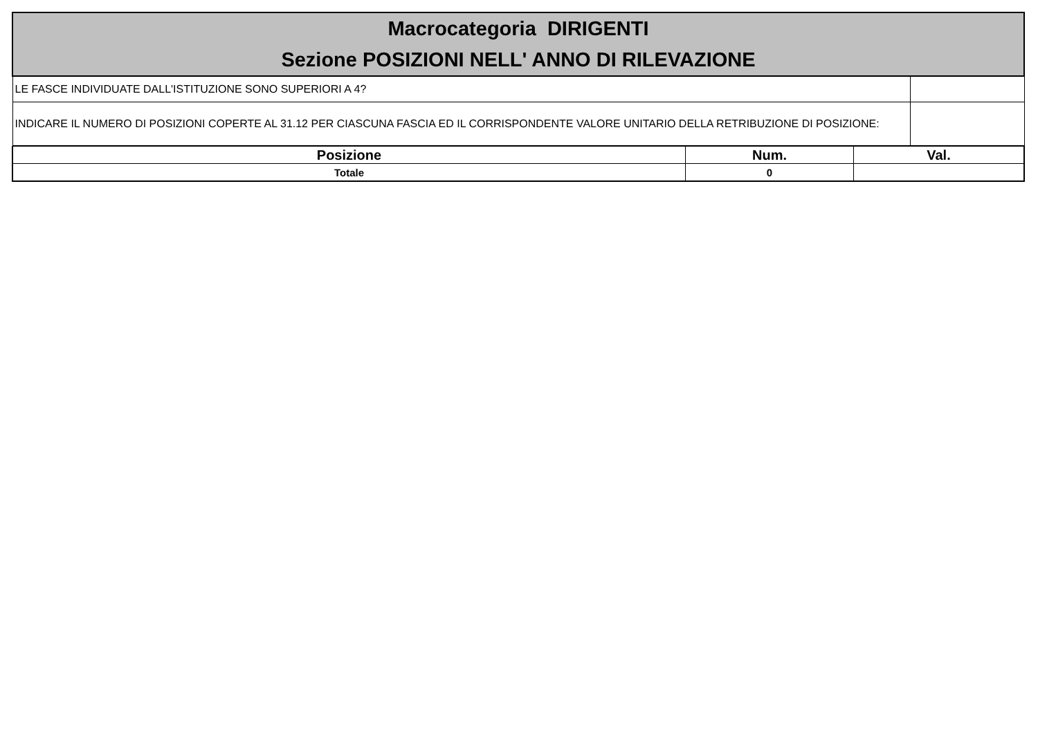| Macrocategoria DIRIGENTI Sezione POSIZIONI NELL' ANNO DI RILEVAZIONE | |
| LE FASCE INDIVIDUATE DALL'ISTITUZIONE SONO SUPERIORI A 4? | |
| INDICARE IL NUMERO DI POSIZIONI COPERTE AL 31.12 PER CIASCUNA FASCIA ED IL CORRISPONDENTE VALORE UNITARIO DELLA RETRIBUZIONE DI POSIZIONE: | |
| Posizione | Num. | Val. |
| --- | --- | --- |
| Totale | 0 | |